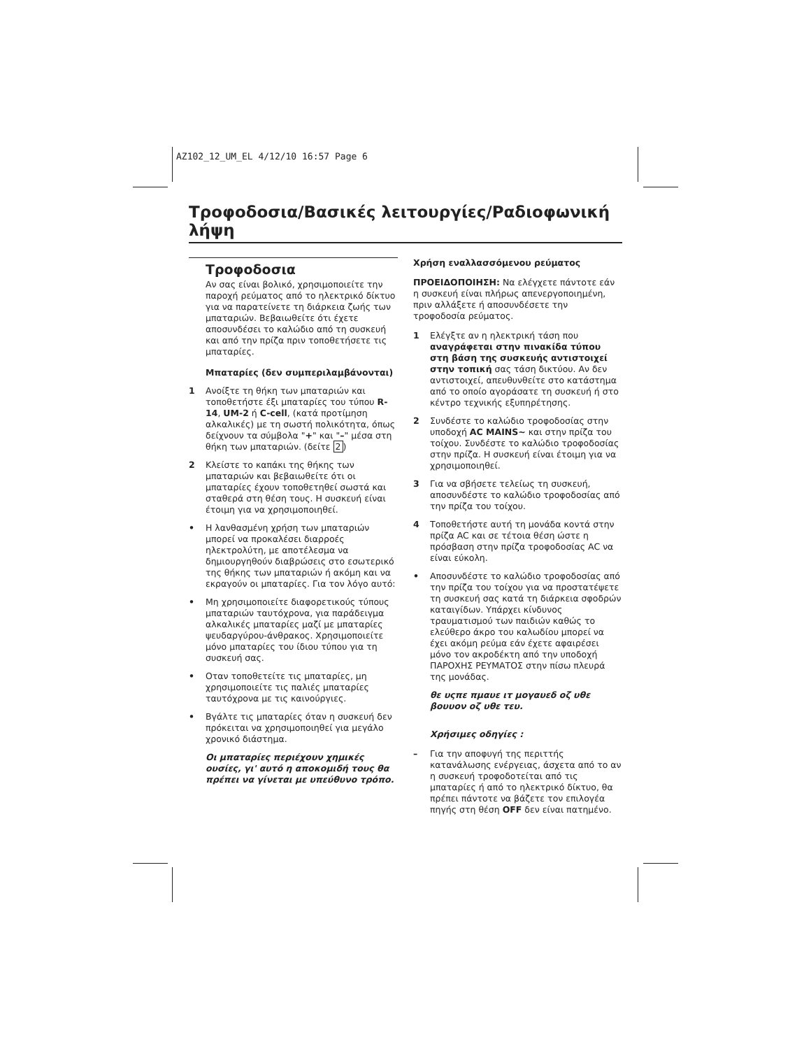AZ102_12_UM_EL 4/12/10 16:57 Page 6
Τροφοδοσια/Βασικές λειτουργίες/Ραδιοφωνική λήψη
Τροφοδοσια
Αν σας είναι βολικό, χρησιμοποιείτε την παροχή ρεύματος από το ηλεκτρικό δίκτυο για να παρατείνετε τη διάρκεια ζωής των μπαταριών. Βεβαιωθείτε ότι έχετε αποσυνδέσει το καλώδιο από τη συσκευή και από την πρίζα πριν τοποθετήσετε τις μπαταρίες.
Μπαταρίες (δεν συμπεριλαμβάνονται)
1 Ανοίξτε τη θήκη των μπαταριών και τοποθετήστε έξι μπαταρίες του τύπου R-14, UM-2 ή C-cell, (κατά προτίμηση αλκαλικές) με τη σωστή πολικότητα, όπως δείχνουν τα σύμβολα "+" και "–" μέσα στη θήκη των μπαταριών. (δείτε 2)
2 Κλείστε το καπάκι της θήκης των μπαταριών και βεβαιωθείτε ότι οι μπαταρίες έχουν τοποθετηθεί σωστά και σταθερά στη θέση τους. Η συσκευή είναι έτοιμη για να χρησιμοποιηθεί.
• Η λανθασμένη χρήση των μπαταριών μπορεί να προκαλέσει διαρροές ηλεκτρολύτη, με αποτέλεσμα να δημιουργηθούν διαβρώσεις στο εσωτερικό της θήκης των μπαταριών ή ακόμη και να εκραγούν οι μπαταρίες. Για τον λόγο αυτό:
• Μη χρησιμοποιείτε διαφορετικούς τύπους μπαταριών ταυτόχρονα, για παράδειγμα αλκαλικές μπαταρίες μαζί με μπαταρίες ψευδαργύρου-άνθρακος. Χρησιμοποιείτε μόνο μπαταρίες του ίδιου τύπου για τη συσκευή σας.
• Οταν τοποθετείτε τις μπαταρίες, μη χρησιμοποιείτε τις παλιές μπαταρίες ταυτόχρονα με τις καινούργιες.
• Βγάλτε τις μπαταρίες όταν η συσκευή δεν πρόκειται να χρησιμοποιηθεί για μεγάλο χρονικό διάστημα.
Οι μπαταρίες περιέχουν χημικές ουσίες, γι' αυτό η αποκομιδή τους θα πρέπει να γίνεται με υπεύθυνο τρόπο.
Χρήση εναλλασσόμενου ρεύματος
ΠΡΟΕΙΔΟΠΟΙΗΣΗ: Να ελέγχετε πάντοτε εάν η συσκευή είναι πλήρως απενεργοποιημένη, πριν αλλάξετε ή αποσυνδέσετε την τροφοδοσία ρεύματος.
1 Ελέγξτε αν η ηλεκτρική τάση που αναγράφεται στην πινακίδα τύπου στη βάση της συσκευής αντιστοιχεί στην τοπική σας τάση δικτύου. Αν δεν αντιστοιχεί, απευθυνθείτε στο κατάστημα από το οποίο αγοράσατε τη συσκευή ή στο κέντρο τεχνικής εξυπηρέτησης.
2 Συνδέστε το καλώδιο τροφοδοσίας στην υποδοχή AC MAINS~ και στην πρίζα του τοίχου. Συνδέστε το καλώδιο τροφοδοσίας στην πρίζα. Η συσκευή είναι έτοιμη για να χρησιμοποιηθεί.
3 Για να σβήσετε τελείως τη συσκευή, αποσυνδέστε το καλώδιο τροφοδοσίας από την πρίζα του τοίχου.
4 Τοποθετήστε αυτή τη μονάδα κοντά στην πρίζα AC και σε τέτοια θέση ώστε η πρόσβαση στην πρίζα τροφοδοσίας AC να είναι εύκολη.
• Αποσυνδέστε το καλώδιο τροφοδοσίας από την πρίζα του τοίχου για να προστατέψετε τη συσκευή σας κατά τη διάρκεια σφοδρών καταιγίδων. Υπάρχει κίνδυνος τραυματισμού των παιδιών καθώς το ελεύθερο άκρο του καλωδίου μπορεί να έχει ακόμη ρεύμα εάν έχετε αφαιρέσει μόνο τον ακροδέκτη από την υποδοχή ΠΑΡΟΧΗΣ ΡΕΥΜΑΤΟΣ στην πίσω πλευρά της μονάδας.
θε υςπε πμαυε ιτ μογαυεδ οζ υθε βουυον οζ υθε τευ.
Χρήσιμες οδηγίες :
– Για την αποφυγή της περιττής κατανάλωσης ενέργειας, άσχετα από το αν η συσκευή τροφοδοτείται από τις μπαταρίες ή από το ηλεκτρικό δίκτυο, θα πρέπει πάντοτε να βάζετε τον επιλογέα πηγής στη θέση OFF δεν είναι πατημένο.